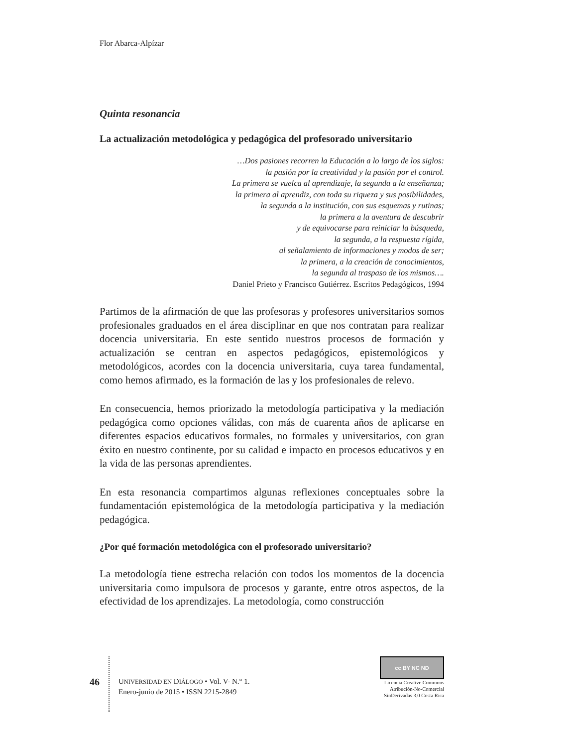Flor Abarca-Alpízar
Quinta resonancia
La actualización metodológica y pedagógica del profesorado universitario
…Dos pasiones recorren la Educación a lo largo de los siglos:
la pasión por la creatividad y la pasión por el control.
La primera se vuelca al aprendizaje, la segunda a la enseñanza;
la primera al aprendiz, con toda su riqueza y sus posibilidades,
la segunda a la institución, con sus esquemas y rutinas;
la primera a la aventura de descubrir
y de equivocarse para reiniciar la búsqueda,
la segunda, a la respuesta rígida,
al señalamiento de informaciones y modos de ser;
la primera, a la creación de conocimientos,
la segunda al traspaso de los mismos….
Daniel Prieto y Francisco Gutiérrez. Escritos Pedagógicos, 1994
Partimos de la afirmación de que las profesoras y profesores universitarios somos profesionales graduados en el área disciplinar en que nos contratan para realizar docencia universitaria. En este sentido nuestros procesos de formación y actualización se centran en aspectos pedagógicos, epistemo­lógicos y metodológicos, acordes con la docencia universitaria, cuya tarea fundamental, como hemos afirmado, es la formación de las y los profesio­nales de relevo.
En consecuencia, hemos priorizado la metodología participativa y la me­diación pedagógica como opciones válidas, con más de cuarenta años de aplicarse en diferentes espacios educativos formales, no formales y uni­versitarios, con gran éxito en nuestro continente, por su calidad e impacto en procesos educativos y en la vida de las personas aprendientes.
En esta resonancia compartimos algunas reflexiones conceptuales sobre la fundamentación epistemológica de la metodología participativa y la me­diación pedagógica.
¿Por qué formación metodológica con el profesorado universitario?
La metodología tiene estrecha relación con todos los momentos de la docen­cia universitaria como impulsora de procesos y garante, entre otros aspectos, de la efectividad de los aprendizajes. La metodología, como construcción
46
UNIVERSIDAD EN DIÁLOGO • Vol. V- N.° 1.
Enero-junio de 2015 • ISSN 2215-2849
cc BY NC ND
Licencia Creative Commons
Atribución-No-Comercial
SinDerivadas 3.0 Costa Rica